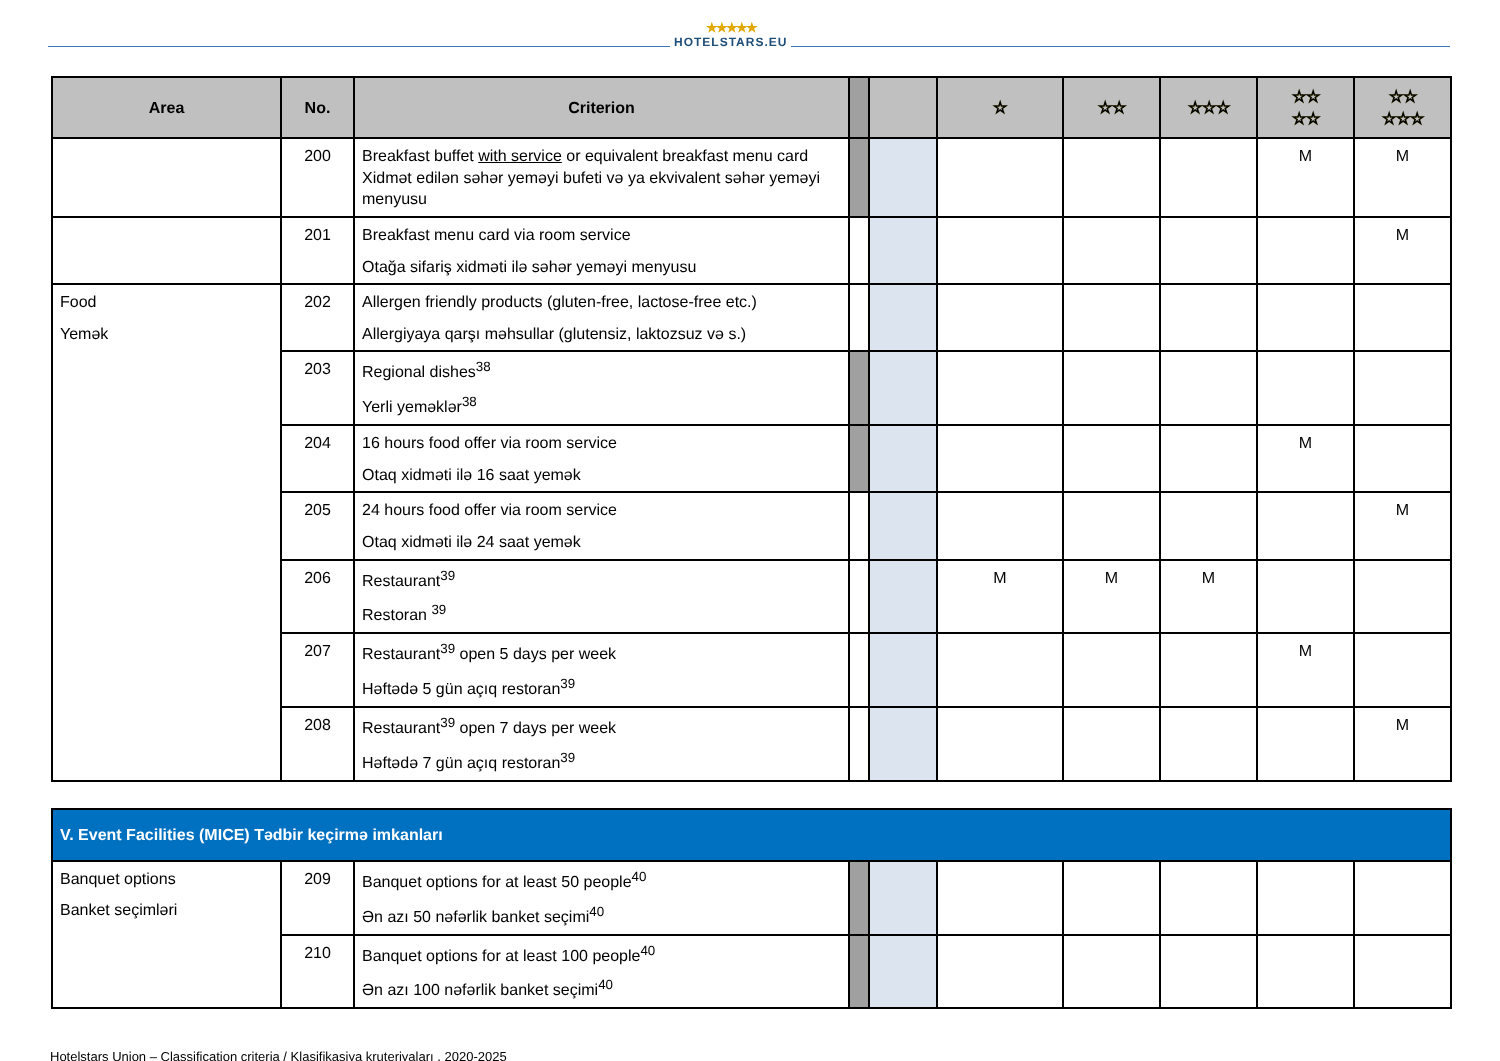★★★★★
HOTELSTARS.EU
| Area | No. | Criterion | | | ☆ | ☆☆ | ☆☆☆ | ☆☆ ☆☆ | ☆☆ ☆☆☆ |
| --- | --- | --- | --- | --- | --- | --- | --- | --- | --- |
| | 200 | Breakfast buffet with service or equivalent breakfast menu card Xidmət edilən səhər yeməyi bufeti və ya ekvivalent səhər yeməyi menyusu | | | | | | M | M |
| | 201 | Breakfast menu card via room service Otağa sifariş xidməti ilə səhər yeməyi menyusu | | | | | | | M |
| Food Yemək | 202 | Allergen friendly products (gluten-free, lactose-free etc.) Allergiyaya qarşı məhsullar (glutensiz, laktozsuz və s.) | | | | | | | |
| | 203 | Regional dishes<sup>38</sup> Yerli yeməklər<sup>38</sup> | | | | | | | |
| | 204 | 16 hours food offer via room service Otaq xidməti ilə 16 saat yemək | | | | | | M | |
| | 205 | 24 hours food offer via room service Otaq xidməti ilə 24 saat yemək | | | | | | | M |
| | 206 | Restaurant<sup>39</sup> Restoran <sup>39</sup> | | | M | M | M | | |
| | 207 | Restaurant<sup>39</sup> open 5 days per week Həftədə 5 gün açıq restoran<sup>39</sup> | | | | | | M | |
| | 208 | Restaurant<sup>39</sup> open 7 days per week Həftədə 7 gün açıq restoran<sup>39</sup> | | | | | | | M |
| V. Event Facilities (MICE) Tədbir keçirmə imkanları | | | | | | | | | |
| Banquet options Banket seçimləri | 209 | Banquet options for at least 50 people<sup>40</sup> Ən azı 50 nəfərlik banket seçimi<sup>40</sup> | | | | | | | |
| | 210 | Banquet options for at least 100 people<sup>40</sup> Ən azı 100 nəfərlik banket seçimi<sup>40</sup> | | | | | | | |
Hotelstars Union – Classification criteria / Klasifikasiya kruteriyaları , 2020-2025